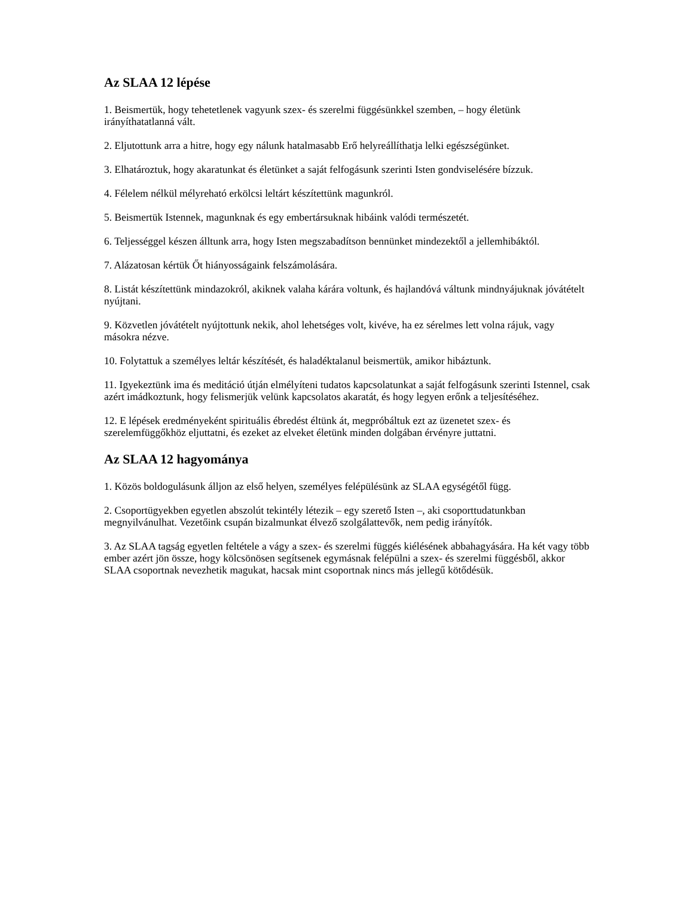Az SLAA 12 lépése
1. Beismertük, hogy tehetetlenek vagyunk szex- és szerelmi függésünkkel szemben, – hogy életünk irányíthatatlanná vált.
2. Eljutottunk arra a hitre, hogy egy nálunk hatalmasabb Erő helyreállíthatja lelki egészségünket.
3. Elhatároztuk, hogy akaratunkat és életünket a saját felfogásunk szerinti Isten gondviselésére bízzuk.
4. Félelem nélkül mélyreható erkölcsi leltárt készítettünk magunkról.
5. Beismertük Istennek, magunknak és egy embertársuknak hibáink valódi természetét.
6. Teljességgel készen álltunk arra, hogy Isten megszabadítson bennünket mindezektől a jellemhibáktól.
7. Alázatosan kértük Őt hiányosságaink felszámolására.
8. Listát készítettünk mindazokról, akiknek valaha kárára voltunk, és hajlandóvá váltunk mindnyájuknak jóvátételt nyújtani.
9. Közvetlen jóvátételt nyújtottunk nekik, ahol lehetséges volt, kivéve, ha ez sérelmes lett volna rájuk, vagy másokra nézve.
10. Folytattuk a személyes leltár készítését, és haladéktalanul beismertük, amikor hibáztunk.
11. Igyekeztünk ima és meditáció útján elmélyíteni tudatos kapcsolatunkat a saját felfogásunk szerinti Istennel, csak azért imádkoztunk, hogy felismerjük velünk kapcsolatos akaratát, és hogy legyen erőnk a teljesítéséhez.
12. E lépések eredményeként spirituális ébredést éltünk át, megpróbáltuk ezt az üzenetet szex- és szerelemfüggőkhöz eljuttatni, és ezeket az elveket életünk minden dolgában érvényre juttatni.
Az SLAA 12 hagyománya
1. Közös boldogulásunk álljon az első helyen, személyes felépülésünk az SLAA egységétől függ.
2. Csoportügyekben egyetlen abszolút tekintély létezik – egy szerető Isten –, aki csoporttudatunkban megnyilvánulhat. Vezetőink csupán bizalmunkat élvező szolgálattevők, nem pedig irányítók.
3. Az SLAA tagság egyetlen feltétele a vágy a szex- és szerelmi függés kiélésének abbahagyására. Ha két vagy több ember azért jön össze, hogy kölcsönösen segítsenek egymásnak felépülni a szex- és szerelmi függésből, akkor SLAA csoportnak nevezhetik magukat, hacsak mint csoportnak nincs más jellegű kötődésük.